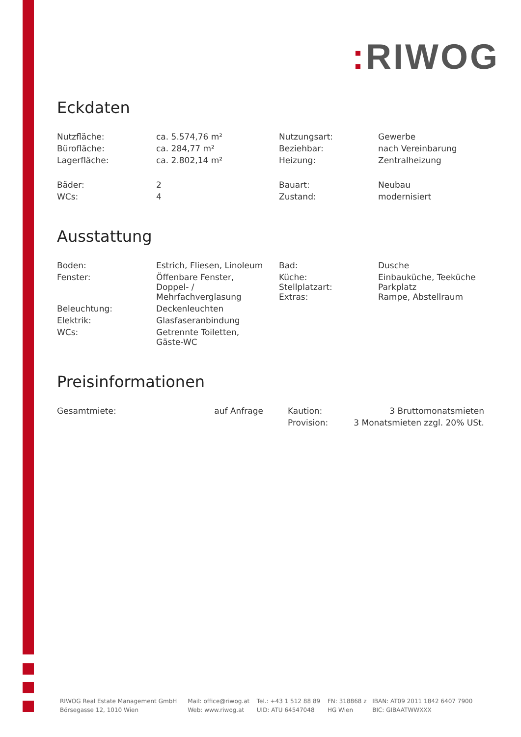: RIWOG
Eckdaten
| Nutzfläche: | ca. 5.574,76 m² | Nutzungsart: | Gewerbe |
| Bürofläche: | ca. 284,77 m² | Beziehbar: | nach Vereinbarung |
| Lagerfläche: | ca. 2.802,14 m² | Heizung: | Zentralheizung |
| Bäder: | 2 | Bauart: | Neubau |
| WCs: | 4 | Zustand: | modernisiert |
Ausstattung
| Boden: | Estrich, Fliesen, Linoleum | Bad: | Dusche |
| Fenster: | Öffenbare Fenster, Doppel- / Mehrfachverglasung | Küche: Stellplatzart: Extras: | Einbauküche, Teeküche Parkplatz Rampe, Abstellraum |
| Beleuchtung: | Deckenleuchten | | |
| Elektrik: | Glasfaseranbindung | | |
| WCs: | Getrennte Toiletten, Gäste-WC | | |
Preisinformationen
| Gesamtmiete: | auf Anfrage | | Kaution: | 3 Bruttomonatsmieten |
| | | | Provision: | 3 Monatsmieten zzgl. 20% USt. |
| RIWOG Real Estate Management GmbH | Mail: office@riwog.at | Tel.: +43 1 512 88 89 | FN: 318868 z | IBAN: AT09 2011 1842 6407 7900 |
| Börsegasse 12, 1010 Wien | Web: www.riwog.at | UID: ATU 64547048 | HG Wien | BIC: GIBAATWWXXX |